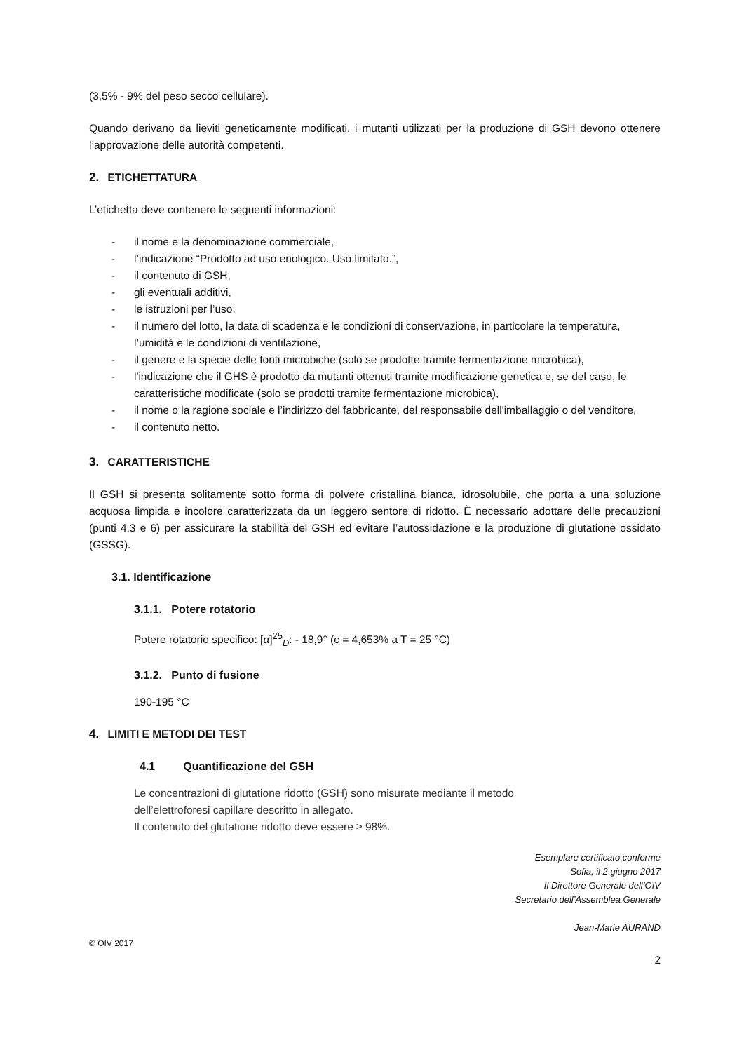(3,5% - 9% del peso secco cellulare).
Quando derivano da lieviti geneticamente modificati, i mutanti utilizzati per la produzione di GSH devono ottenere l’approvazione delle autorità competenti.
2. ETICHETTATURA
L’etichetta deve contenere le seguenti informazioni:
- il nome e la denominazione commerciale,
- l’indicazione “Prodotto ad uso enologico. Uso limitato.”,
- il contenuto di GSH,
- gli eventuali additivi,
- le istruzioni per l’uso,
- il numero del lotto, la data di scadenza e le condizioni di conservazione, in particolare la temperatura, l’umidità e le condizioni di ventilazione,
- il genere e la specie delle fonti microbiche (solo se prodotte tramite fermentazione microbica),
- l'indicazione che il GHS è prodotto da mutanti ottenuti tramite modificazione genetica e, se del caso, le caratteristiche modificate (solo se prodotti tramite fermentazione microbica),
- il nome o la ragione sociale e l’indirizzo del fabbricante, del responsabile dell'imballaggio o del venditore,
- il contenuto netto.
3. CARATTERISTICHE
Il GSH si presenta solitamente sotto forma di polvere cristallina bianca, idrosolubile, che porta a una soluzione acquosa limpida e incolore caratterizzata da un leggero sentore di ridotto. È necessario adottare delle precauzioni (punti 4.3 e 6) per assicurare la stabilità del GSH ed evitare l’autossidazione e la produzione di glutatione ossidato (GSSG).
3.1. Identificazione
3.1.1. Potere rotatorio
Potere rotatorio specifico: [α]<sup>25</sup><sub>D</sub>: - 18,9° (c = 4,653% a T = 25 °C)
3.1.2. Punto di fusione
190-195 °C
4. LIMITI E METODI DEI TEST
4.1 Quantificazione del GSH
Le concentrazioni di glutatione ridotto (GSH) sono misurate mediante il metodo
dell’elettroforesi capillare descritto in allegato.
Il contenuto del glutatione ridotto deve essere ≥ 98%.
Esemplare certificato conforme
Sofia, il 2 giugno 2017
Il Direttore Generale dell’OIV
Secretario dell’Assemblea Generale
Jean-Marie AURAND
© OIV 2017
2